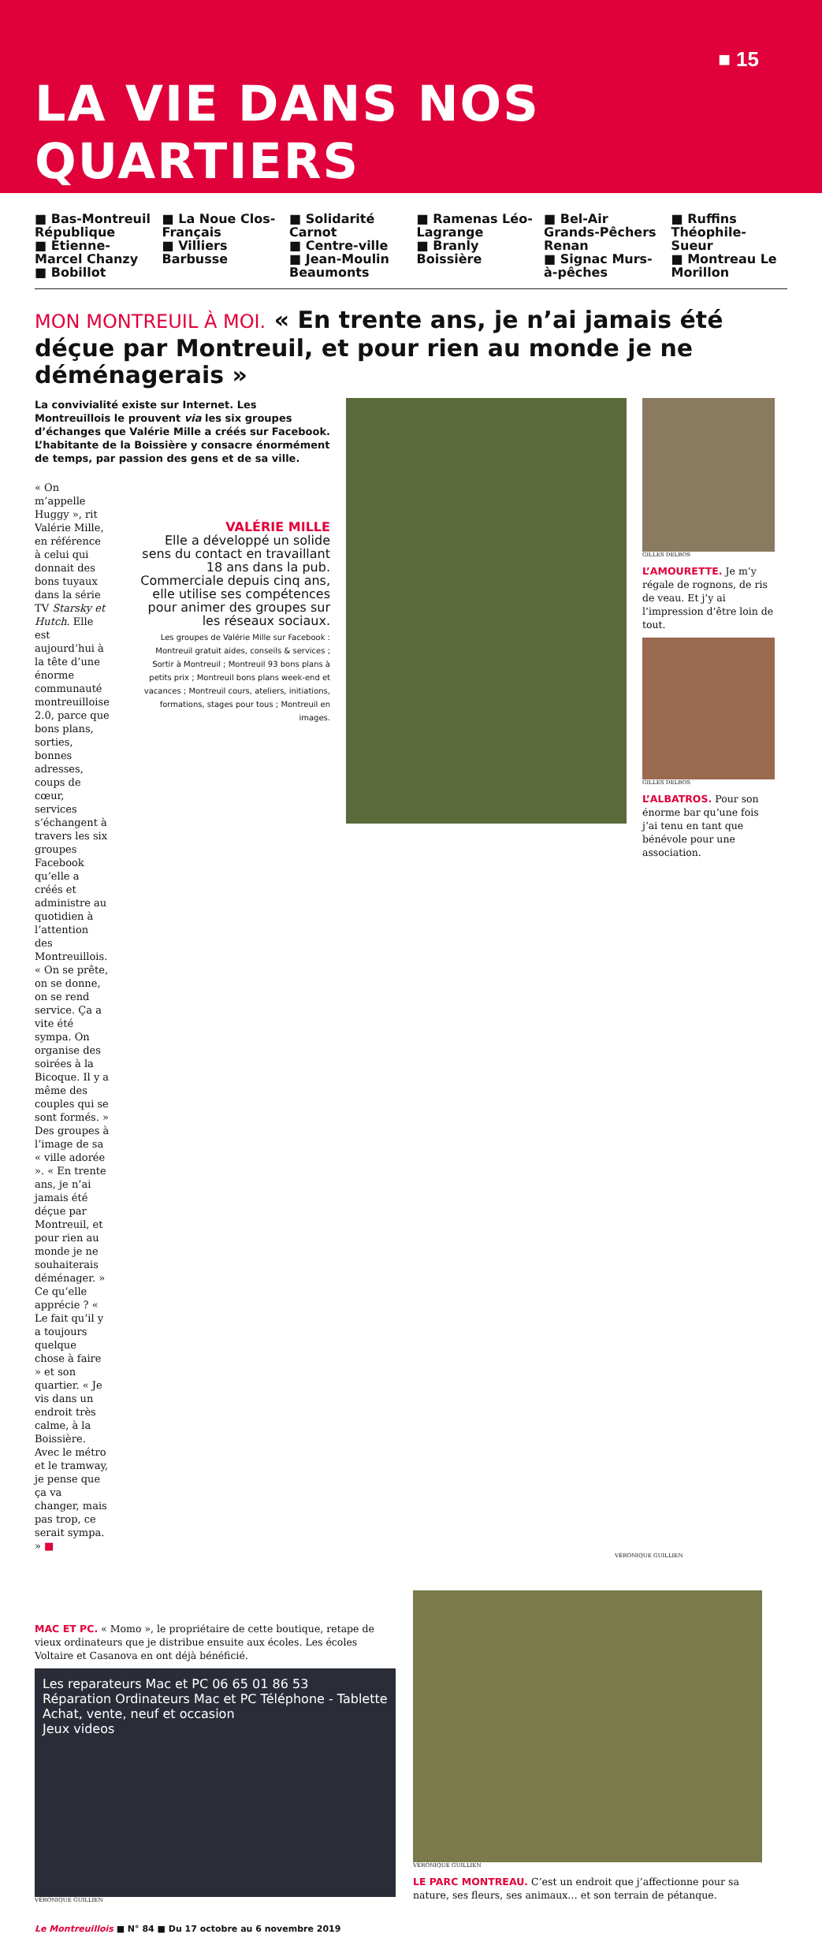■ 15
LA VIE DANS NOS QUARTIERS
■ Bas-Montreuil République
■ Étienne-Marcel Chanzy
■ Bobillot
■ La Noue Clos-Français
■ Villiers Barbusse
■ Solidarité Carnot
■ Centre-ville
■ Jean-Moulin Beaumonts
■ Ramenas Léo-Lagrange
■ Branly Boissière
■ Bel-Air Grands-Pêchers Renan
■ Signac Murs-à-pêches
■ Ruffins Théophile-Sueur
■ Montreau Le Morillon
MON MONTREUIL À MOI. « En trente ans, je n’ai jamais été déçue par Montreuil, et pour rien au monde je ne déménagerais »
La convivialité existe sur Internet. Les Montreuillois le prouvent via les six groupes d’échanges que Valérie Mille a créés sur Facebook. L’habitante de la Boissière y consacre énormément de temps, par passion des gens et de sa ville.
« On m’appelle Huggy », rit Valérie Mille, en référence à celui qui donnait des bons tuyaux dans la série TV Starsky et Hutch. Elle est aujourd’hui à la tête d’une énorme communauté montreuilloise 2.0, parce que bons plans, sorties, bonnes adresses, coups de cœur, services s’échangent à travers les six groupes Facebook qu’elle a créés et administre au quotidien à l’attention des Montreuillois. « On se prête, on se donne, on se rend service. Ça a vite été sympa. On organise des soirées à la Bicoque. Il y a même des couples qui se sont formés. » Des groupes à l’image de sa « ville adorée ». « En trente ans, je n’ai jamais été déçue par Montreuil, et pour rien au monde je ne souhaiterais déménager. » Ce qu’elle apprécie ? « Le fait qu’il y a toujours quelque chose à faire » et son quartier. « Je vis dans un endroit très calme, à la Boissière. Avec le métro et le tramway, je pense que ça va changer, mais pas trop, ce serait sympa. » ■
VALÉRIE MILLE
Elle a développé un solide sens du contact en travaillant 18 ans dans la pub. Commerciale depuis cinq ans, elle utilise ses compétences pour animer des groupes sur les réseaux sociaux.
Les groupes de Valérie Mille sur Facebook : Montreuil gratuit aides, conseils & services ; Sortir à Montreuil ; Montreuil 93 bons plans à petits prix ; Montreuil bons plans week-end et vacances ; Montreuil cours, ateliers, initiations, formations, stages pour tous ; Montreuil en images.
GILLES DELBOS
L’AMOURETTE. Je m’y régale de rognons, de ris de veau. Et j’y ai l’impression d’être loin de tout.
GILLES DELBOS
L’ALBATROS. Pour son énorme bar qu’une fois j’ai tenu en tant que bénévole pour une association.
VÉRONIQUE GUILLIEN
MAC ET PC. « Momo », le propriétaire de cette boutique, retape de vieux ordinateurs que je distribue ensuite aux écoles. Les écoles Voltaire et Casanova en ont déjà bénéficié.
Les reparateurs Mac et PC 06 65 01 86 53
Réparation Ordinateurs Mac et PC Téléphone - Tablette Achat, vente, neuf et occasion
Jeux videos
VÉRONIQUE GUILLIEN
VÉRONIQUE GUILLIEN
LE PARC MONTREAU. C’est un endroit que j’affectionne pour sa nature, ses fleurs, ses animaux… et son terrain de pétanque.
Le Montreuillois ■ N° 84 ■ Du 17 octobre au 6 novembre 2019